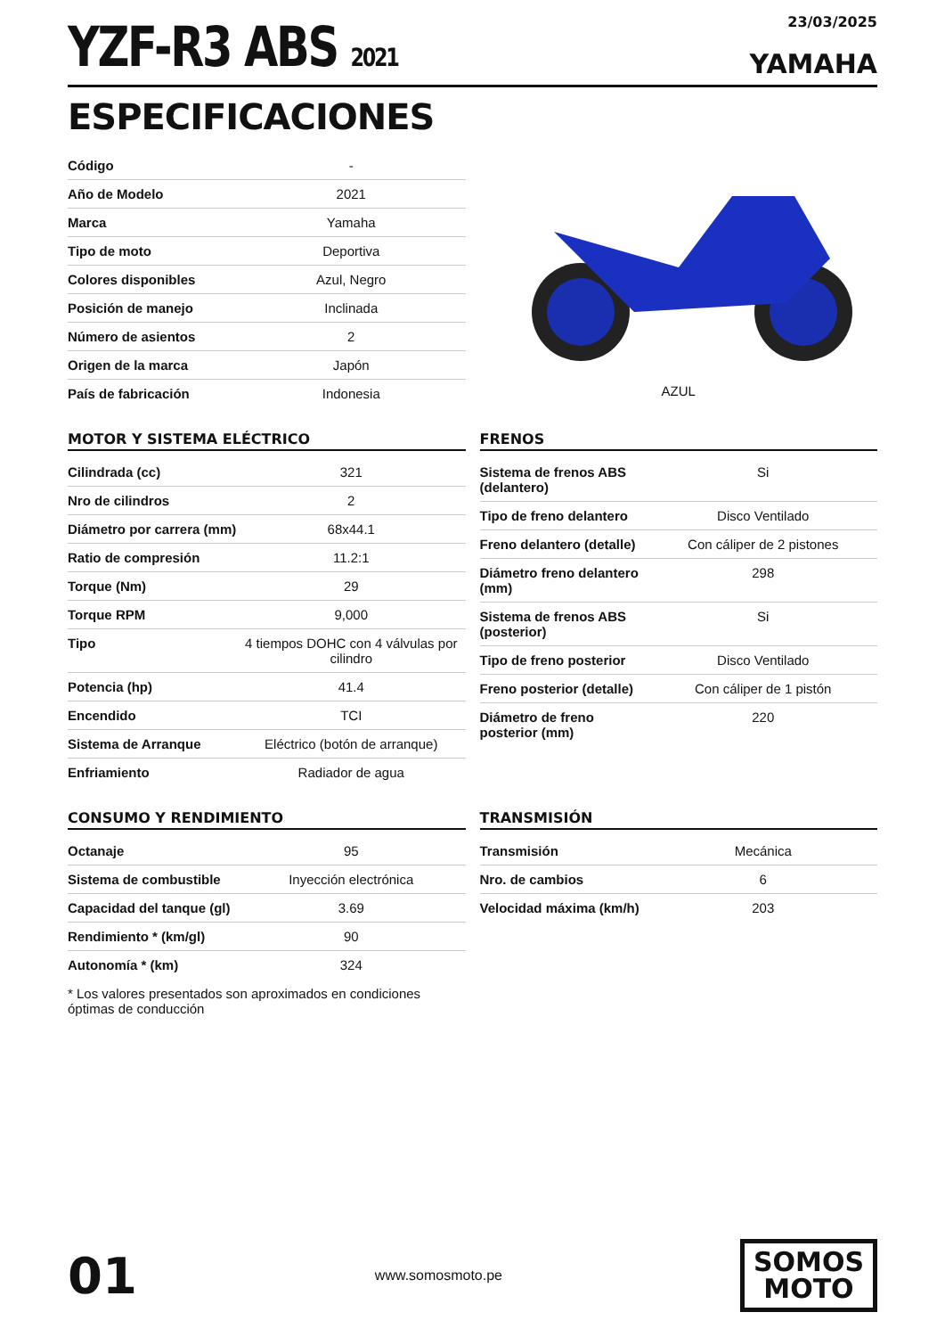YZF-R3 ABS 2021
23/03/2025
YAMAHA
ESPECIFICACIONES
| Código | - |
| Año de Modelo | 2021 |
| Marca | Yamaha |
| Tipo de moto | Deportiva |
| Colores disponibles | Azul, Negro |
| Posición de manejo | Inclinada |
| Número de asientos | 2 |
| Origen de la marca | Japón |
| País de fabricación | Indonesia |
AZUL
MOTOR Y SISTEMA ELÉCTRICO
| Cilindrada (cc) | 321 |
| Nro de cilindros | 2 |
| Diámetro por carrera (mm) | 68x44.1 |
| Ratio de compresión | 11.2:1 |
| Torque (Nm) | 29 |
| Torque RPM | 9,000 |
| Tipo | 4 tiempos DOHC con 4 válvulas por cilindro |
| Potencia (hp) | 41.4 |
| Encendido | TCI |
| Sistema de Arranque | Eléctrico (botón de arranque) |
| Enfriamiento | Radiador de agua |
FRENOS
| Sistema de frenos ABS (delantero) | Si |
| Tipo de freno delantero | Disco Ventilado |
| Freno delantero (detalle) | Con cáliper de 2 pistones |
| Diámetro freno delantero (mm) | 298 |
| Sistema de frenos ABS (posterior) | Si |
| Tipo de freno posterior | Disco Ventilado |
| Freno posterior (detalle) | Con cáliper de 1 pistón |
| Diámetro de freno posterior (mm) | 220 |
CONSUMO Y RENDIMIENTO
| Octanaje | 95 |
| Sistema de combustible | Inyección electrónica |
| Capacidad del tanque (gl) | 3.69 |
| Rendimiento * (km/gl) | 90 |
| Autonomía * (km) | 324 |
* Los valores presentados son aproximados en condiciones óptimas de conducción
TRANSMISIÓN
| Transmisión | Mecánica |
| Nro. de cambios | 6 |
| Velocidad máxima (km/h) | 203 |
01
www.somosmoto.pe
SOMOS
MOTO